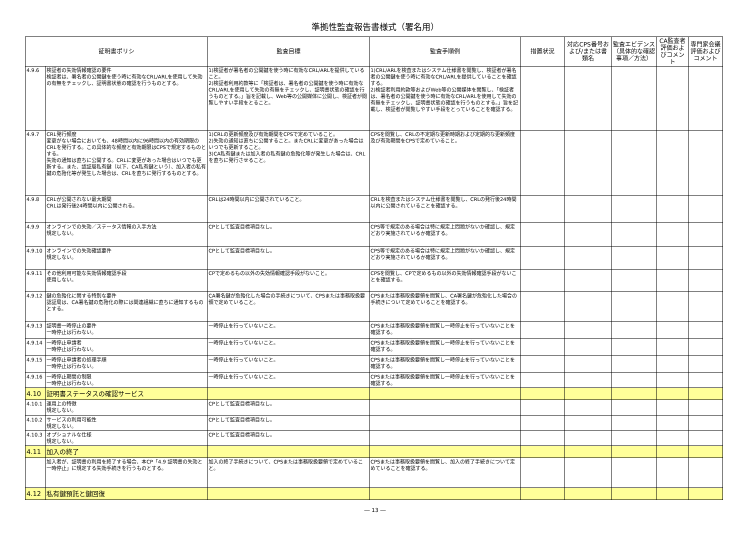準拠性監査報告書様式（署名用）
| 証明書ポリシ | | 監査目標 | 監査手順例 | 措置状況 | 対応CPS番号および/または書類名 | 監査エビデンス（具体的な確認事項／方法） | CA監査者評価およびコメント | 専門家会議評価およびコメント |
| --- | --- | --- | --- | --- | --- | --- | --- | --- |
| 4.9.6 | 検証者の失効情報確認の要件 検証者は、署名者の公開鍵を使う時に有効なCRL/ARLを使用して失効の有無をチェックし、証明書状態の確認を行うものとする。 | 1)検証者が署名者の公開鍵を使う時に有効なCRL/ARLを提供していること。 2)検証者利用約款等に「検証者は、署名者の公開鍵を使う時に有効なCRL/ARLを使用して失効の有無をチェックし、証明書状態の確認を行うものとする。」旨を記載し、Web等の公開媒体に公開し、検証者が閲覧しやすい手段をとること。 | 1)CRL/ARLを検査またはシステム仕様書を閲覧し、検証者が署名者の公開鍵を使う時に有効なCRL/ARLを提供していることを確認する。 2)検証者利用約款等およびWeb等の公開媒体を閲覧し、「検証者は、署名者の公開鍵を使う時に有効なCRL/ARLを使用して失効の有無をチェックし、証明書状態の確認を行うものとする。」旨を記載し、検証者が閲覧しやすい手段をとっていることを確認する。 | | | | | |
| 4.9.7 | CRL発行頻度 変更がない場合においても、48時間以内に96時間以内の有効期限のCRLを発行する。この具体的な頻度と有効期限はCPSで規定するものとする。 失効の通知は直ちに公開する。CRLに変更があった場合はいつでも更新する。また、認証局私有鍵（以下、CA私有鍵という）、加入者の私有鍵の危殆化等が発生した場合は、CRLを直ちに発行するものとする。 | 1)CRLの更新頻度及び有効期間をCPSで定めていること。 2)失効の通知は直ちに公開すること。またCRLに変更があった場合はいつでも更新すること。 3)CA私有鍵または加入者の私有鍵の危殆化等が発生した場合は、CRLを直ちに発行させること。 | CPSを閲覧し、CRLの不定期な更新時期および定期的な更新頻度及び有効期間をCPSで定めていること。 | | | | | |
| 4.9.8 | CRLが公開されない最大期間 CRLは発行後24時間以内に公開される。 | CRLは24時間以内に公開されていること。 | CRLを検査またはシステム仕様書を閲覧し、CRLの発行後24時間以内に公開されていることを確認する。 | | | | | |
| 4.9.9 | オンラインでの失効／ステータス情報の入手方法 規定しない。 | CPとして監査目標項目なし。 | CPS等で規定のある場合は特に規定上問題がないか確認し、規定どおり実施されているか確認する。 | | | | | |
| 4.9.10 | オンラインでの失効確認要件 規定しない。 | CPとして監査目標項目なし。 | CPS等で規定のある場合は特に規定上問題がないか確認し、規定どおり実施されているか確認する。 | | | | | |
| 4.9.11 | その他利用可能な失効情報確認手段 使用しない。 | CPで定めるもの以外の失効情報確認手段がないこと。 | CPSを閲覧し、CPで定めるもの以外の失効情報確認手段がないことを確認する。 | | | | | |
| 4.9.12 | 鍵の危殆化に関する特別な要件 認証局は、CA署名鍵の危殆化の際には関連組織に直ちに通知するものとする。 | CA署名鍵が危殆化した場合の手続きについて、CPSまたは事務取扱要領で定めていること。 | CPSまたは事務取扱要領を閲覧し、CA署名鍵が危殆化した場合の手続きについて定めていることを確認する。 | | | | | |
| 4.9.13 | 証明書一時停止の要件 一時停止は行わない。 | 一時停止を行っていないこと。 | CPSまたは事務取扱要領を閲覧し一時停止を行っていないことを確認する。 | | | | | |
| 4.9.14 | 一時停止申請者 一時停止は行わない。 | 一時停止を行っていないこと。 | CPSまたは事務取扱要領を閲覧し一時停止を行っていないことを確認する。 | | | | | |
| 4.9.15 | 一時停止申請者の処理手順 一時停止は行わない。 | 一時停止を行っていないこと。 | CPSまたは事務取扱要領を閲覧し一時停止を行っていないことを確認する。 | | | | | |
| 4.9.16 | 一時停止期間の制限 一時停止は行わない。 | 一時停止を行っていないこと。 | CPSまたは事務取扱要領を閲覧し一時停止を行っていないことを確認する。 | | | | | |
| 4.10 | 証明書ステータスの確認サービス | | | | | | | |
| 4.10.1 | 運用上の特徴 規定しない。 | CPとして監査目標項目なし。 | | | | | | |
| 4.10.2 | サービスの利用可能性 規定しない。 | CPとして監査目標項目なし。 | | | | | | |
| 4.10.3 | オプショナルな仕様 規定しない。 | CPとして監査目標項目なし。 | | | | | | |
| 4.11 | 加入の終了 | | | | | | | |
| | 加入者が、証明書の利用を終了する場合、本CP「4.9 証明書の失効と一時停止」に規定する失効手続きを行うものとする。 | 加入の終了手続きについて、CPSまたは事務取扱要領で定めていること。 | CPSまたは事務取扱要領を閲覧し、加入の終了手続きについて定めていることを確認する。 | | | | | |
| 4.12 | 私有鍵預託と鍵回復 | | | | | | | |
― 13 ―